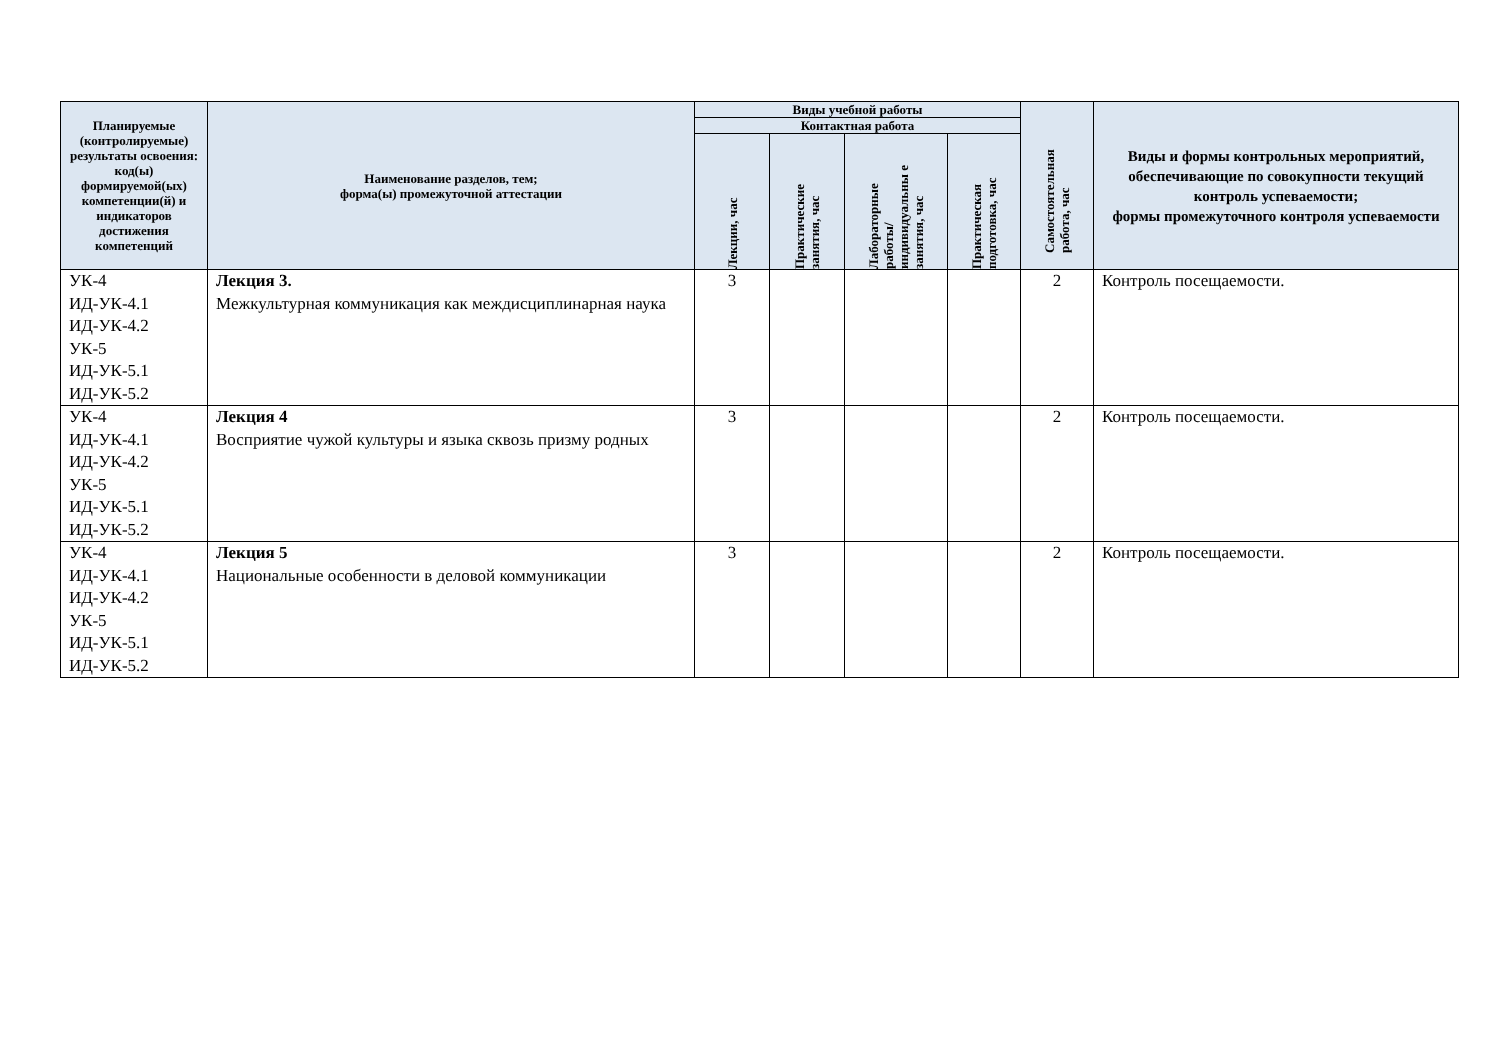| Планируемые (контролируемые) результаты освоения: код(ы) формируемой(ых) компетенции(й) и индикаторов достижения компетенций | Наименование разделов, тем; форма(ы) промежуточной аттестации | Виды учебной работы | | | | Самостоятельная работа, час | Виды и формы контрольных мероприятий, обеспечивающие по совокупности текущий контроль успеваемости; формы промежуточного контроля успеваемости |
| --- | --- | --- | --- | --- | --- | --- | --- |
| | | Контактная работа | | | | | |
| | | Лекции, час | Практические занятия, час | Лабораторные работы/ индивидуальны е занятия, час | Практическая подготовка, час | | |
| УК-4 ИД-УК-4.1 ИД-УК-4.2 УК-5 ИД-УК-5.1 ИД-УК-5.2 | Лекция 3. Межкультурная коммуникация как междисциплинарная наука | 3 | | | | 2 | Контроль посещаемости. |
| УК-4 ИД-УК-4.1 ИД-УК-4.2 УК-5 ИД-УК-5.1 ИД-УК-5.2 | Лекция 4 Восприятие чужой культуры и языка сквозь призму родных | 3 | | | | 2 | Контроль посещаемости. |
| УК-4 ИД-УК-4.1 ИД-УК-4.2 УК-5 ИД-УК-5.1 ИД-УК-5.2 | Лекция 5 Национальные особенности в деловой коммуникации | 3 | | | | 2 | Контроль посещаемости. |